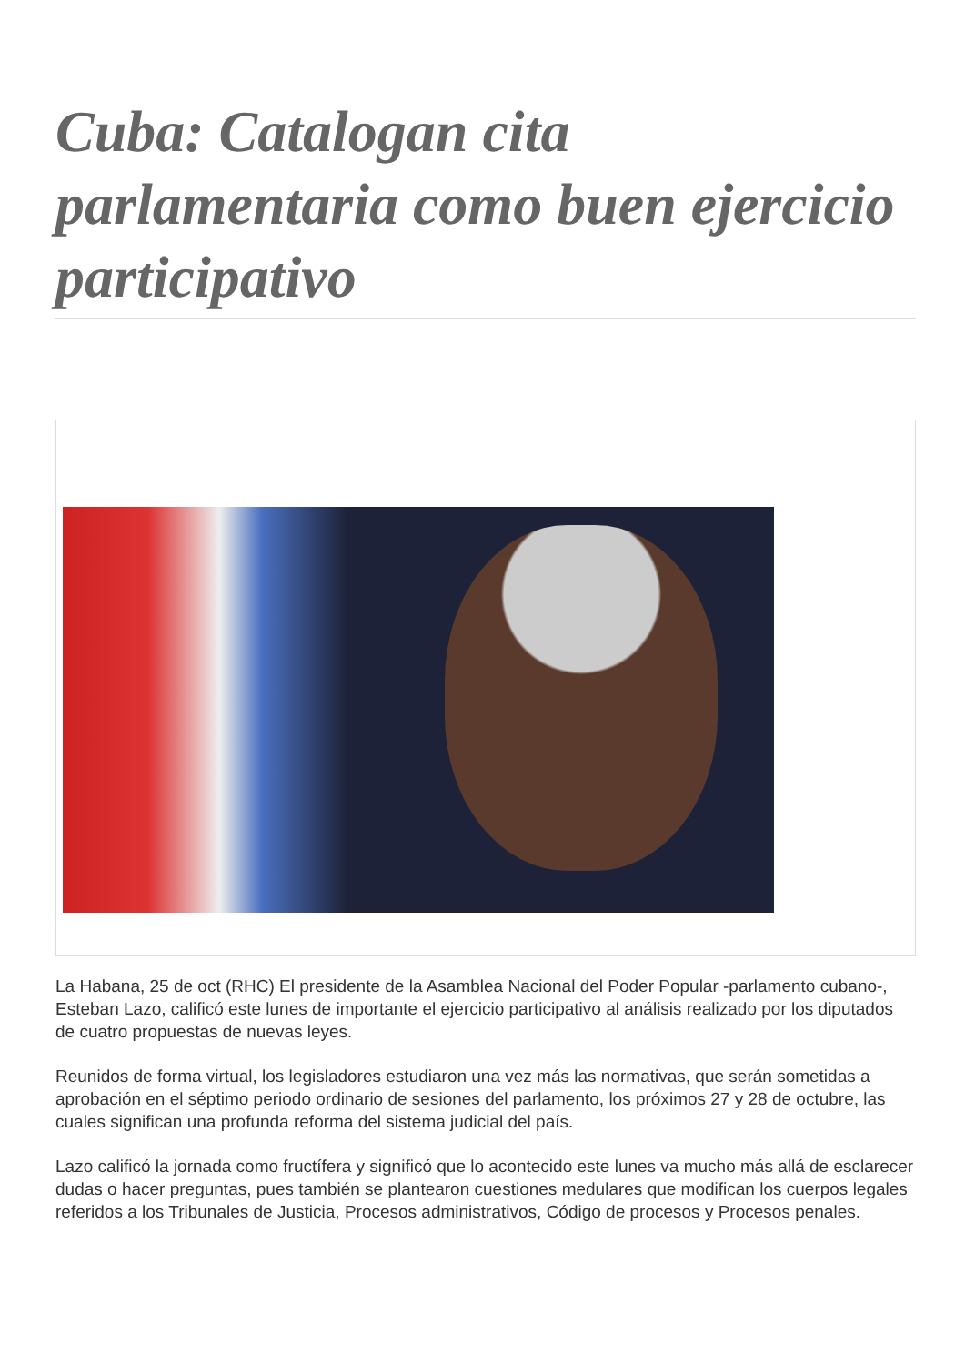Cuba: Catalogan cita parlamentaria como buen ejercicio participativo
La Habana, 25 de oct (RHC) El presidente de la Asamblea Nacional del Poder Popular -parlamento cubano-, Esteban Lazo, calificó este lunes de importante el ejercicio participativo al análisis realizado por los diputados de cuatro propuestas de nuevas leyes.
Reunidos de forma virtual, los legisladores estudiaron una vez más las normativas, que serán sometidas a aprobación en el séptimo periodo ordinario de sesiones del parlamento, los próximos 27 y 28 de octubre, las cuales significan una profunda reforma del sistema judicial del país.
Lazo calificó la jornada como fructífera y significó que lo acontecido este lunes va mucho más allá de esclarecer dudas o hacer preguntas, pues también se plantearon cuestiones medulares que modifican los cuerpos legales referidos a los Tribunales de Justicia, Procesos administrativos, Código de procesos y Procesos penales.